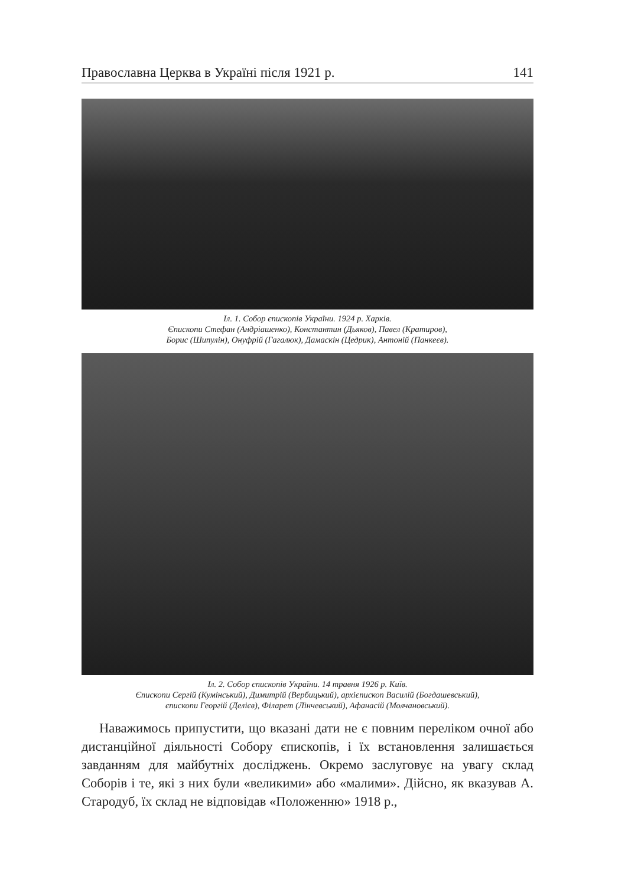Православна Церква в Україні після 1921 р. 141
Іл. 1. Собор єпископів України. 1924 р. Харків.
Єпископи Стефан (Андріашенко), Константин (Дьяков), Павел (Кратиров),
Борис (Шипулін), Онуфрій (Гагалюк), Дамаскін (Цедрик), Антоній (Панкеєв).
Іл. 2. Собор єпископів України. 14 травня 1926 р. Київ.
Єпископи Сергій (Кумінський), Димитрій (Вербицький), архієпископ Василій (Богдашевський),
єпископи Георгій (Делієв), Філарет (Лінчевський), Афанасій (Молчановський).
Наважимось припустити, що вказані дати не є повним переліком очної або дистанційної діяльності Собору єпископів, і їх встановлення залишається завданням для майбутніх досліджень. Окремо заслуговує на увагу склад Соборів і те, які з них були «великими» або «малими». Дійсно, як вказував А. Стародуб, їх склад не відповідав «Положенню» 1918 р.,